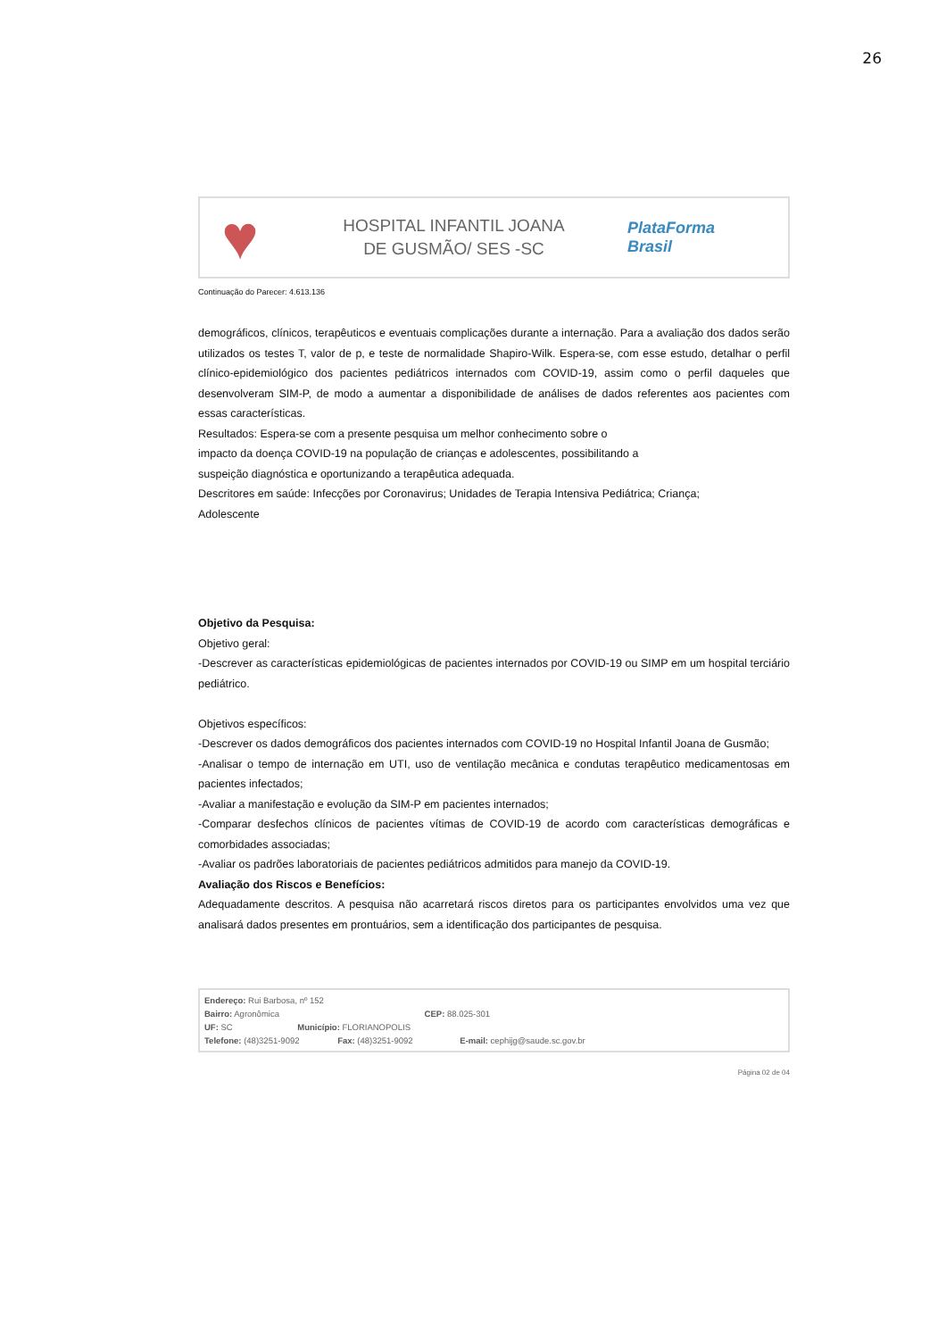26
♥
HOSPITAL INFANTIL JOANA
DE GUSMÃO/ SES -SC
PlataForma
Brasil
Continuação do Parecer: 4.613.136
demográficos, clínicos, terapêuticos e eventuais complicações durante a internação. Para a avaliação dos dados serão utilizados os testes T, valor de p, e teste de normalidade Shapiro-Wilk. Espera-se, com esse estudo, detalhar o perfil clínico-epidemiológico dos pacientes pediátricos internados com COVID-19, assim como o perfil daqueles que desenvolveram SIM-P, de modo a aumentar a disponibilidade de análises de dados referentes aos pacientes com essas características.
Resultados: Espera-se com a presente pesquisa um melhor conhecimento sobre o
impacto da doença COVID-19 na população de crianças e adolescentes, possibilitando a
suspeição diagnóstica e oportunizando a terapêutica adequada.
Descritores em saúde: Infecções por Coronavirus; Unidades de Terapia Intensiva Pediátrica; Criança;
Adolescente
Objetivo da Pesquisa:
Objetivo geral:
-Descrever as características epidemiológicas de pacientes internados por COVID-19 ou SIMP em um hospital terciário pediátrico.
Objetivos específicos:
-Descrever os dados demográficos dos pacientes internados com COVID-19 no Hospital Infantil Joana de Gusmão;
-Analisar o tempo de internação em UTI, uso de ventilação mecânica e condutas terapêutico medicamentosas em pacientes infectados;
-Avaliar a manifestação e evolução da SIM-P em pacientes internados;
-Comparar desfechos clínicos de pacientes vítimas de COVID-19 de acordo com características demográficas e comorbidades associadas;
-Avaliar os padrões laboratoriais de pacientes pediátricos admitidos para manejo da COVID-19.
Avaliação dos Riscos e Benefícios:
Adequadamente descritos. A pesquisa não acarretará riscos diretos para os participantes envolvidos uma vez que analisará dados presentes em prontuários, sem a identificação dos participantes de pesquisa.
Endereço: Rui Barbosa, nº 152
Bairro: Agronômica CEP: 88.025-301
UF: SC Município: FLORIANOPOLIS
Telefone: (48)3251-9092 Fax: (48)3251-9092 E-mail: cephijg@saude.sc.gov.br
Página 02 de 04